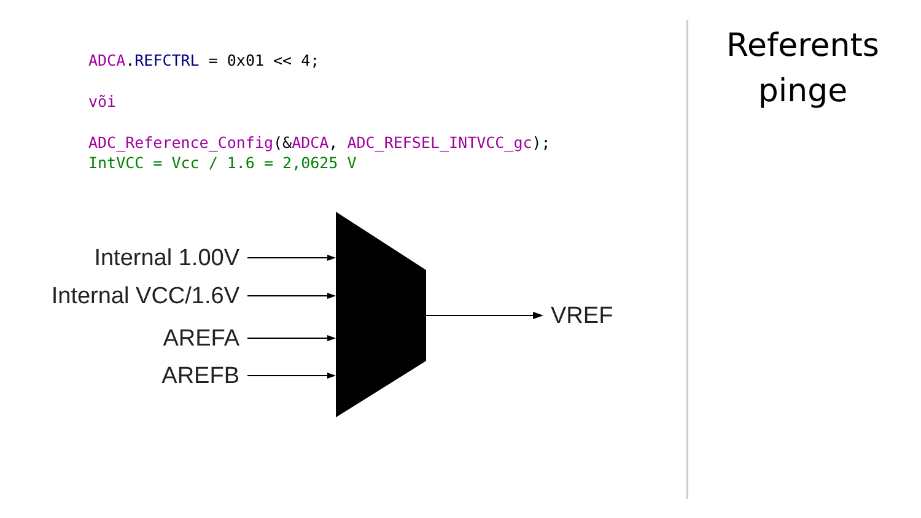ADCA. REFCTRL = 0x01 << 4;
või
ADC_Reference_Config(&ADCA, ADC_REFSEL_INTVCC_gc);
IntVCC = Vcc / 1.6 = 2,0625 V
Internal 1.00V
Internal VCC/1.6V
AREFA
AREFB
VREF
Referents
pinge